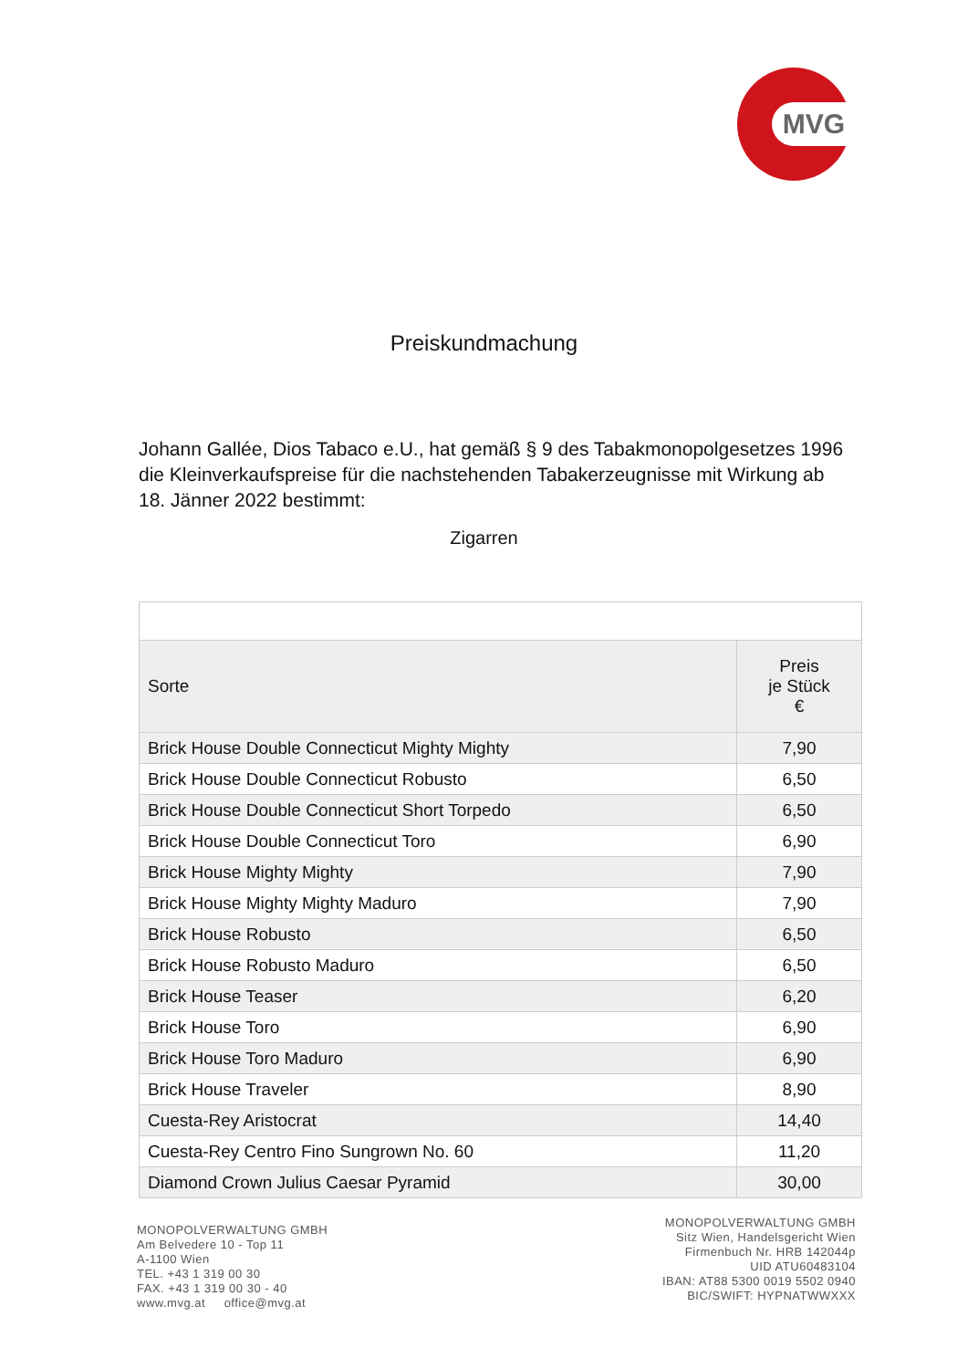MVG
Preiskundmachung
Johann Gallée, Dios Tabaco e.U., hat gemäß § 9 des Tabakmonopolgesetzes 1996 die Kleinverkaufspreise für die nachstehenden Tabakerzeugnisse mit Wirkung ab 18. Jänner 2022 bestimmt:
Zigarren
| Sorte | Preis je Stück € |
| --- | --- |
| Brick House Double Connecticut Mighty Mighty | 7,90 |
| Brick House Double Connecticut Robusto | 6,50 |
| Brick House Double Connecticut Short Torpedo | 6,50 |
| Brick House Double Connecticut Toro | 6,90 |
| Brick House Mighty Mighty | 7,90 |
| Brick House Mighty Mighty Maduro | 7,90 |
| Brick House Robusto | 6,50 |
| Brick House Robusto Maduro | 6,50 |
| Brick House Teaser | 6,20 |
| Brick House Toro | 6,90 |
| Brick House Toro Maduro | 6,90 |
| Brick House Traveler | 8,90 |
| Cuesta-Rey Aristocrat | 14,40 |
| Cuesta-Rey Centro Fino Sungrown No. 60 | 11,20 |
| Diamond Crown Julius Caesar Pyramid | 30,00 |
MONOPOLVERWALTUNG GMBH
Am Belvedere 10 - Top 11
A-1100 Wien
TEL. +43 1 319 00 30
FAX. +43 1 319 00 30 - 40
www.mvg.at office@mvg.at
MONOPOLVERWALTUNG GMBH
Sitz Wien, Handelsgericht Wien
Firmenbuch Nr. HRB 142044p
UID ATU60483104
IBAN: AT88 5300 0019 5502 0940
BIC/SWIFT: HYPNATWWXXX